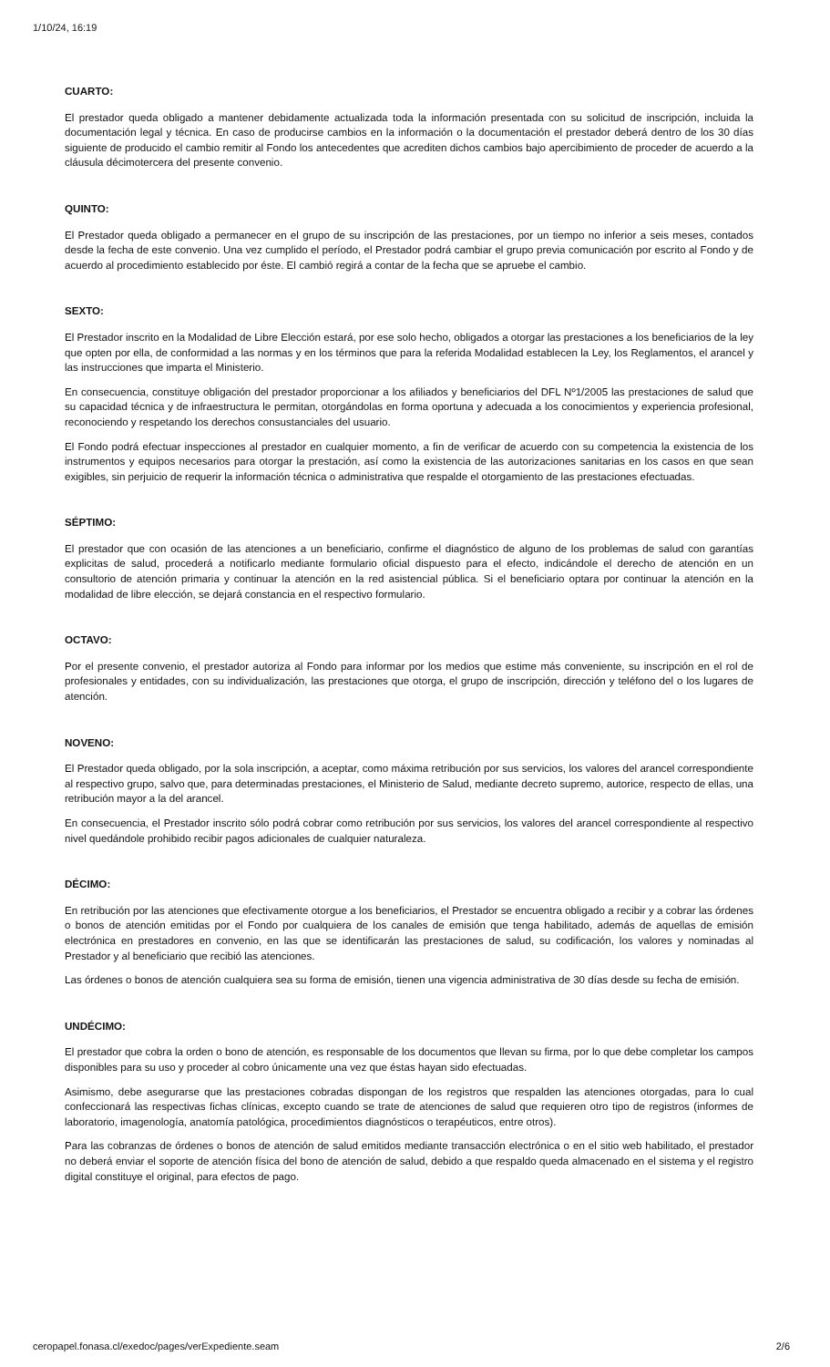1/10/24, 16:19
CUARTO:
El prestador queda obligado a mantener debidamente actualizada toda la información presentada con su solicitud de inscripción, incluida la documentación legal y técnica. En caso de producirse cambios en la información o la documentación el prestador deberá dentro de los 30 días siguiente de producido el cambio remitir al Fondo los antecedentes que acrediten dichos cambios bajo apercibimiento de proceder de acuerdo a la cláusula décimotercera del presente convenio.
QUINTO:
El Prestador queda obligado a permanecer en el grupo de su inscripción de las prestaciones, por un tiempo no inferior a seis meses, contados desde la fecha de este convenio. Una vez cumplido el período, el Prestador podrá cambiar el grupo previa comunicación por escrito al Fondo y de acuerdo al procedimiento establecido por éste. El cambió regirá a contar de la fecha que se apruebe el cambio.
SEXTO:
El Prestador inscrito en la Modalidad de Libre Elección estará, por ese solo hecho, obligados a otorgar las prestaciones a los beneficiarios de la ley que opten por ella, de conformidad a las normas y en los términos que para la referida Modalidad establecen la Ley, los Reglamentos, el arancel y las instrucciones que imparta el Ministerio.
En consecuencia, constituye obligación del prestador proporcionar a los afiliados y beneficiarios del DFL Nº1/2005 las prestaciones de salud que su capacidad técnica y de infraestructura le permitan, otorgándolas en forma oportuna y adecuada a los conocimientos y experiencia profesional, reconociendo y respetando los derechos consustanciales del usuario.
El Fondo podrá efectuar inspecciones al prestador en cualquier momento, a fin de verificar de acuerdo con su competencia la existencia de los instrumentos y equipos necesarios para otorgar la prestación, así como la existencia de las autorizaciones sanitarias en los casos en que sean exigibles, sin perjuicio de requerir la información técnica o administrativa que respalde el otorgamiento de las prestaciones efectuadas.
SÉPTIMO:
El prestador que con ocasión de las atenciones a un beneficiario, confirme el diagnóstico de alguno de los problemas de salud con garantías explicitas de salud, procederá a notificarlo mediante formulario oficial dispuesto para el efecto, indicándole el derecho de atención en un consultorio de atención primaria y continuar la atención en la red asistencial pública. Si el beneficiario optara por continuar la atención en la modalidad de libre elección, se dejará constancia en el respectivo formulario.
OCTAVO:
Por el presente convenio, el prestador autoriza al Fondo para informar por los medios que estime más conveniente, su inscripción en el rol de profesionales y entidades, con su individualización, las prestaciones que otorga, el grupo de inscripción, dirección y teléfono del o los lugares de atención.
NOVENO:
El Prestador queda obligado, por la sola inscripción, a aceptar, como máxima retribución por sus servicios, los valores del arancel correspondiente al respectivo grupo, salvo que, para determinadas prestaciones, el Ministerio de Salud, mediante decreto supremo, autorice, respecto de ellas, una retribución mayor a la del arancel.
En consecuencia, el Prestador inscrito sólo podrá cobrar como retribución por sus servicios, los valores del arancel correspondiente al respectivo nivel quedándole prohibido recibir pagos adicionales de cualquier naturaleza.
DÉCIMO:
En retribución por las atenciones que efectivamente otorgue a los beneficiarios, el Prestador se encuentra obligado a recibir y a cobrar las órdenes o bonos de atención emitidas por el Fondo por cualquiera de los canales de emisión que tenga habilitado, además de aquellas de emisión electrónica en prestadores en convenio, en las que se identificarán las prestaciones de salud, su codificación, los valores y nominadas al Prestador y al beneficiario que recibió las atenciones.
Las órdenes o bonos de atención cualquiera sea su forma de emisión, tienen una vigencia administrativa de 30 días desde su fecha de emisión.
UNDÉCIMO:
El prestador que cobra la orden o bono de atención, es responsable de los documentos que llevan su firma, por lo que debe completar los campos disponibles para su uso y proceder al cobro únicamente una vez que éstas hayan sido efectuadas.
Asimismo, debe asegurarse que las prestaciones cobradas dispongan de los registros que respalden las atenciones otorgadas, para lo cual confeccionará las respectivas fichas clínicas, excepto cuando se trate de atenciones de salud que requieren otro tipo de registros (informes de laboratorio, imagenología, anatomía patológica, procedimientos diagnósticos o terapéuticos, entre otros).
Para las cobranzas de órdenes o bonos de atención de salud emitidos mediante transacción electrónica o en el sitio web habilitado, el prestador no deberá enviar el soporte de atención física del bono de atención de salud, debido a que respaldo queda almacenado en el sistema y el registro digital constituye el original, para efectos de pago.
ceropapel.fonasa.cl/exedoc/pages/verExpediente.seam 2/6